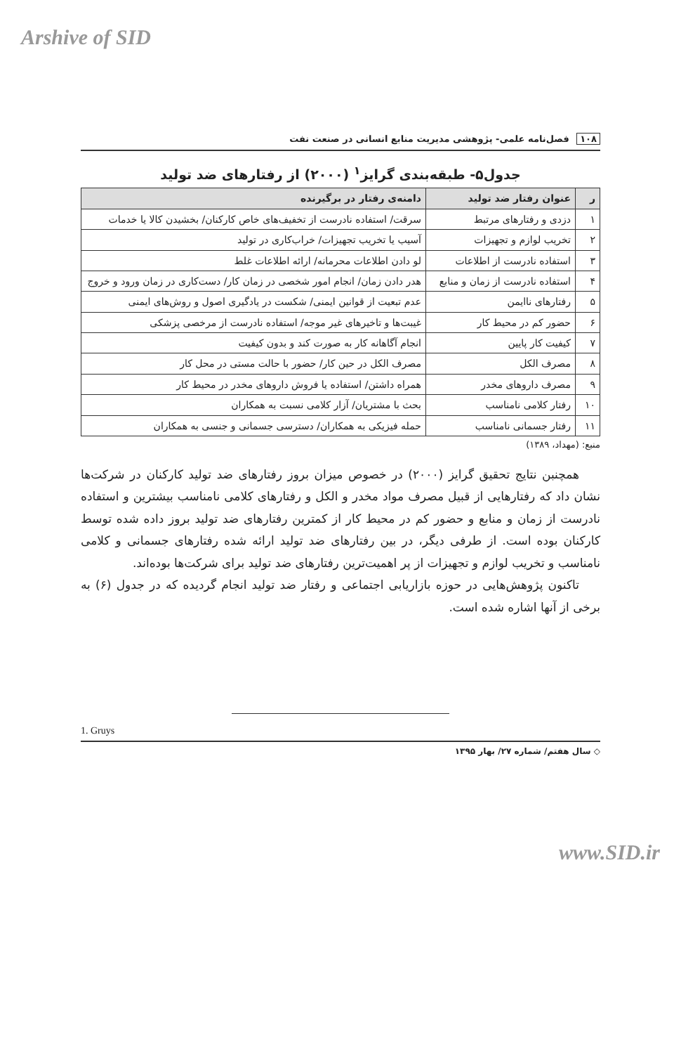Arshive of SID
۱۰۸ فصل‌نامه علمی- پژوهشی مدیریت منابع انسانی در صنعت نفت
جدول۵- طبقه‌بندی گرایز<sup>۱</sup> (۲۰۰۰) از رفتارهای ضد تولید
| ر | عنوان رفتار ضد تولید | دامنه‌ی رفتار در برگیرنده |
| --- | --- | --- |
| ۱ | دزدی و رفتارهای مرتبط | سرقت/ استفاده نادرست از تخفیف‌های خاص کارکنان/ بخشیدن کالا یا خدمات |
| ۲ | تخریب لوازم و تجهیزات | آسیب یا تخریب تجهیزات/ خراب‌کاری در تولید |
| ۳ | استفاده نادرست از اطلاعات | لو دادن اطلاعات محرمانه/ ارائه اطلاعات غلط |
| ۴ | استفاده نادرست از زمان و منابع | هدر دادن زمان/ انجام امور شخصی در زمان کار/ دست‌کاری در زمان ورود و خروج |
| ۵ | رفتارهای ناایمن | عدم تبعیت از قوانین ایمنی/ شکست در یادگیری اصول و روش‌های ایمنی |
| ۶ | حضور کم در محیط کار | غیبت‌ها و تاخیرهای غیر موجه/ استفاده نادرست از مرخصی پزشکی |
| ۷ | کیفیت کار پایین | انجام آگاهانه کار به صورت کند و بدون کیفیت |
| ۸ | مصرف الکل | مصرف الکل در حین کار/ حضور با حالت مستی در محل کار |
| ۹ | مصرف داروهای مخدر | همراه داشتن/ استفاده یا فروش داروهای مخدر در محیط کار |
| ۱۰ | رفتار کلامی نامناسب | بحث با مشتریان/ آزار کلامی نسبت به همکاران |
| ۱۱ | رفتار جسمانی نامناسب | حمله فیزیکی به همکاران/ دسترسی جسمانی و جنسی به همکاران |
منبع: (مهداد، ۱۳۸۹)
همچنبن نتایج تحقیق گرایز (۲۰۰۰) در خصوص میزان بروز رفتارهای ضد تولید کارکنان در شرکت‌ها نشان داد که رفتارهایی از قبیل مصرف مواد مخدر و الکل و رفتارهای کلامی نامناسب بیشترین و استفاده نادرست از زمان و منابع و حضور کم در محیط کار از کمترین رفتارهای ضد تولید بروز داده شده توسط کارکنان بوده است. از طرفی دیگر، در بین رفتارهای ضد تولید ارائه شده رفتارهای جسمانی و کلامی نامناسب و تخریب لوازم و تجهیزات از پر اهمیت‌ترین رفتارهای ضد تولید برای شرکت‌ها بوده‌اند.
تاکنون پژوهش‌هایی در حوزه بازاریابی اجتماعی و رفتار ضد تولید انجام گردیده که در جدول (۶) به برخی از آنها اشاره شده است.
1. Gruys
◇ سال هفتم/ شماره ۲۷/ بهار ۱۳۹۵
www.SID.ir